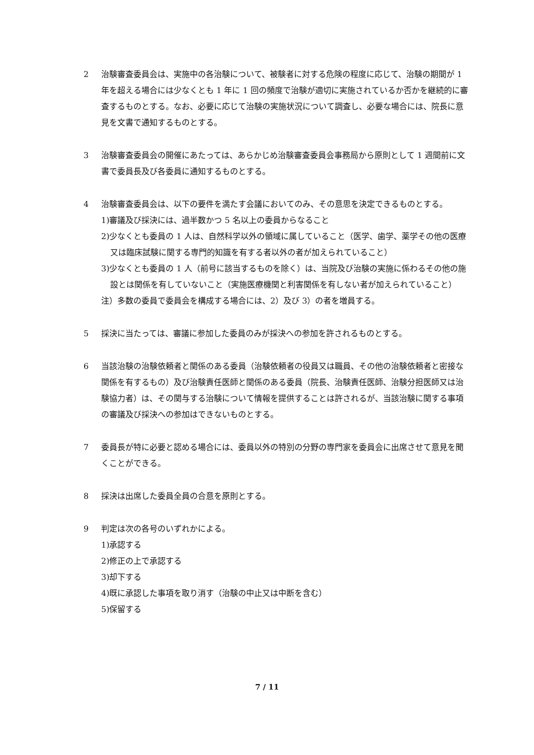2 治験審査委員会は、実施中の各治験について、被験者に対する危険の程度に応じて、治験の期間が 1 年を超える場合には少なくとも 1 年に 1 回の頻度で治験が適切に実施されているか否かを継続的に審査するものとする。なお、必要に応じて治験の実施状況について調査し、必要な場合には、院長に意見を文書で通知するものとする。
3 治験審査委員会の開催にあたっては、あらかじめ治験審査委員会事務局から原則として 1 週間前に文書で委員長及び各委員に通知するものとする。
4 治験審査委員会は、以下の要件を満たす会議においてのみ、その意思を決定できるものとする。
1)審議及び採決には、過半数かつ 5 名以上の委員からなること
2)少なくとも委員の 1 人は、自然科学以外の領域に属していること（医学、歯学、薬学その他の医療又は臨床試験に関する専門的知識を有する者以外の者が加えられていること）
3)少なくとも委員の 1 人（前号に該当するものを除く）は、当院及び治験の実施に係わるその他の施設とは関係を有していないこと（実施医療機関と利害関係を有しない者が加えられていること）
注）多数の委員で委員会を構成する場合には、2）及び 3）の者を増員する。
5 採決に当たっては、審議に参加した委員のみが採決への参加を許されるものとする。
6 当該治験の治験依頼者と関係のある委員（治験依頼者の役員又は職員、その他の治験依頼者と密接な関係を有するもの）及び治験責任医師と関係のある委員（院長、治験責任医師、治験分担医師又は治験協力者）は、その関与する治験について情報を提供することは許されるが、当該治験に関する事項の審議及び採決への参加はできないものとする。
7 委員長が特に必要と認める場合には、委員以外の特別の分野の専門家を委員会に出席させて意見を聞くことができる。
8 採決は出席した委員全員の合意を原則とする。
9 判定は次の各号のいずれかによる。
1)承認する
2)修正の上で承認する
3)却下する
4)既に承認した事項を取り消す（治験の中止又は中断を含む）
5)保留する
7 / 11